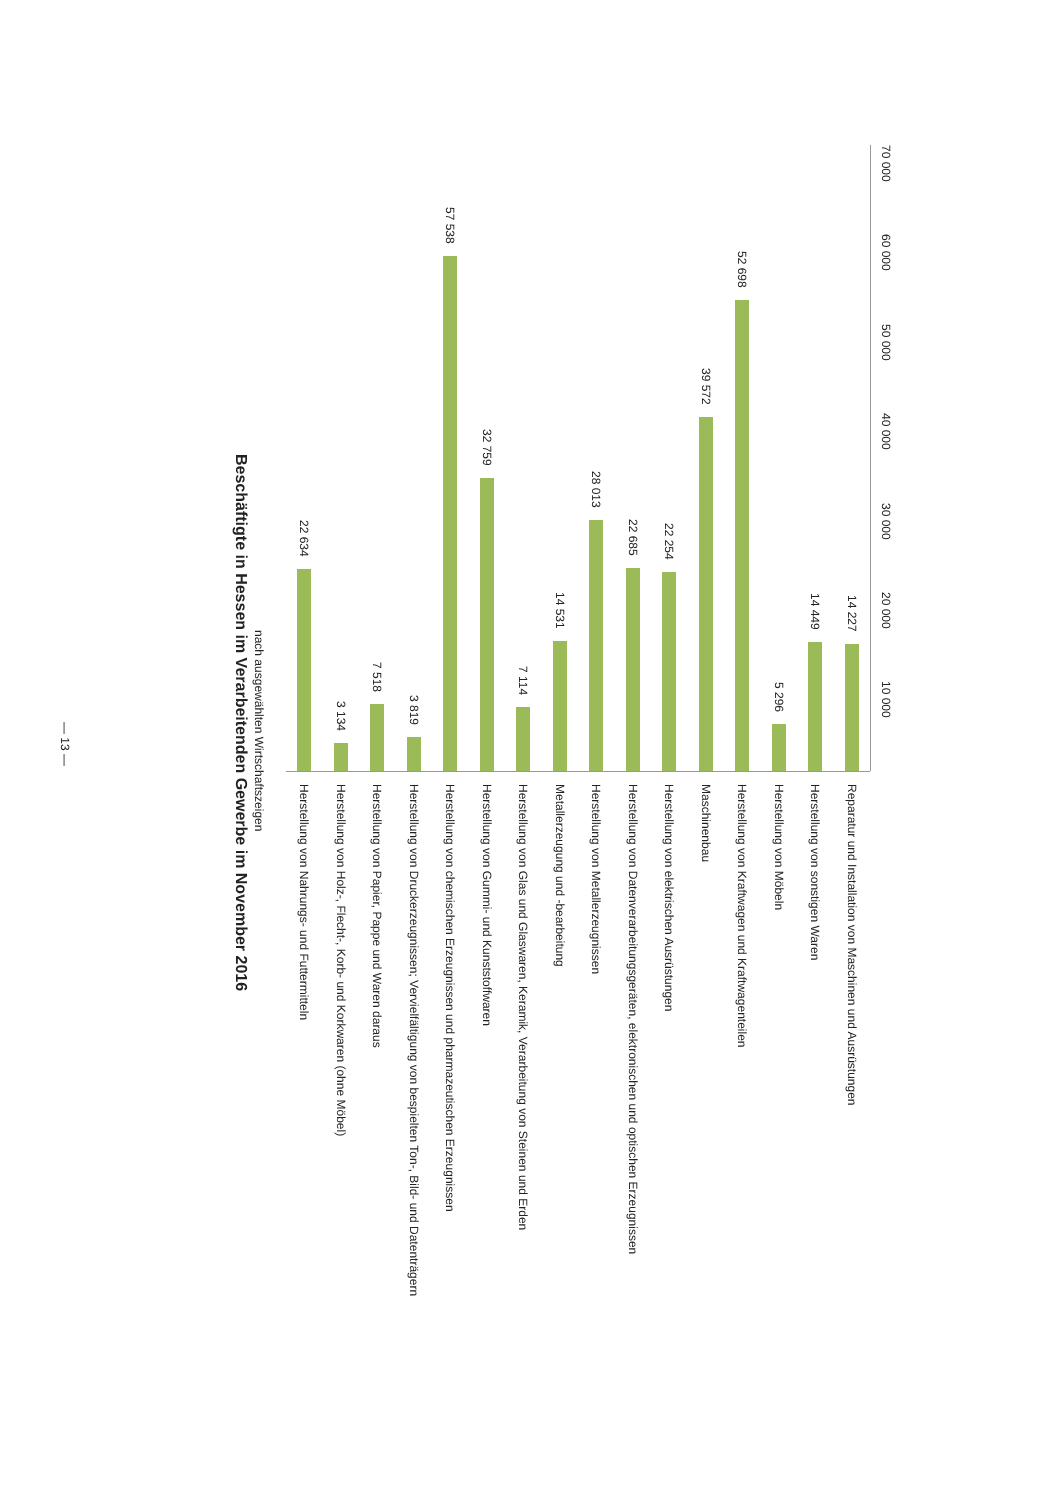— 13 —
Beschäftigte in Hessen im Verarbeitenden Gewerbe im November 2016
nach ausgewählten Wirtschaftszeigen
22 634
Herstellung von Nahrungs- und Futtermitteln
3 134
Herstellung von Holz-, Flecht-, Korb- und Korkwaren (ohne Möbel)
7 518
Herstellung von Papier, Pappe und Waren daraus
3 819
Herstellung von Druckerzeugnissen; Vervielfältigung von bespielten Ton-, Bild- und Datenträgern
57 538
Herstellung von chemischen Erzeugnissen und pharmazeutischen Erzeugnissen
32 759
Herstellung von Gummi- und Kunststoffwaren
7 114
Herstellung von Glas und Glaswaren, Keramik, Verarbeitung von Steinen und Erden
14 531
Metallerzeugung und -bearbeitung
28 013
Herstellung von Metallerzeugnissen
22 685
Herstellung von Datenverarbeitungsgeräten, elektronischen und optischen Erzeugnissen
22 254
Herstellung von elektrischen Ausrüstungen
39 572
Maschinenbau
52 698
Herstellung von Kraftwagen und Kraftwagenteilen
5 296
Herstellung von Möbeln
14 449
Herstellung von sonstigen Waren
14 227
Reparatur und Installation von Maschinen und Ausrüstungen
70 000
60 000
50 000
40 000
30 000
20 000
10 000